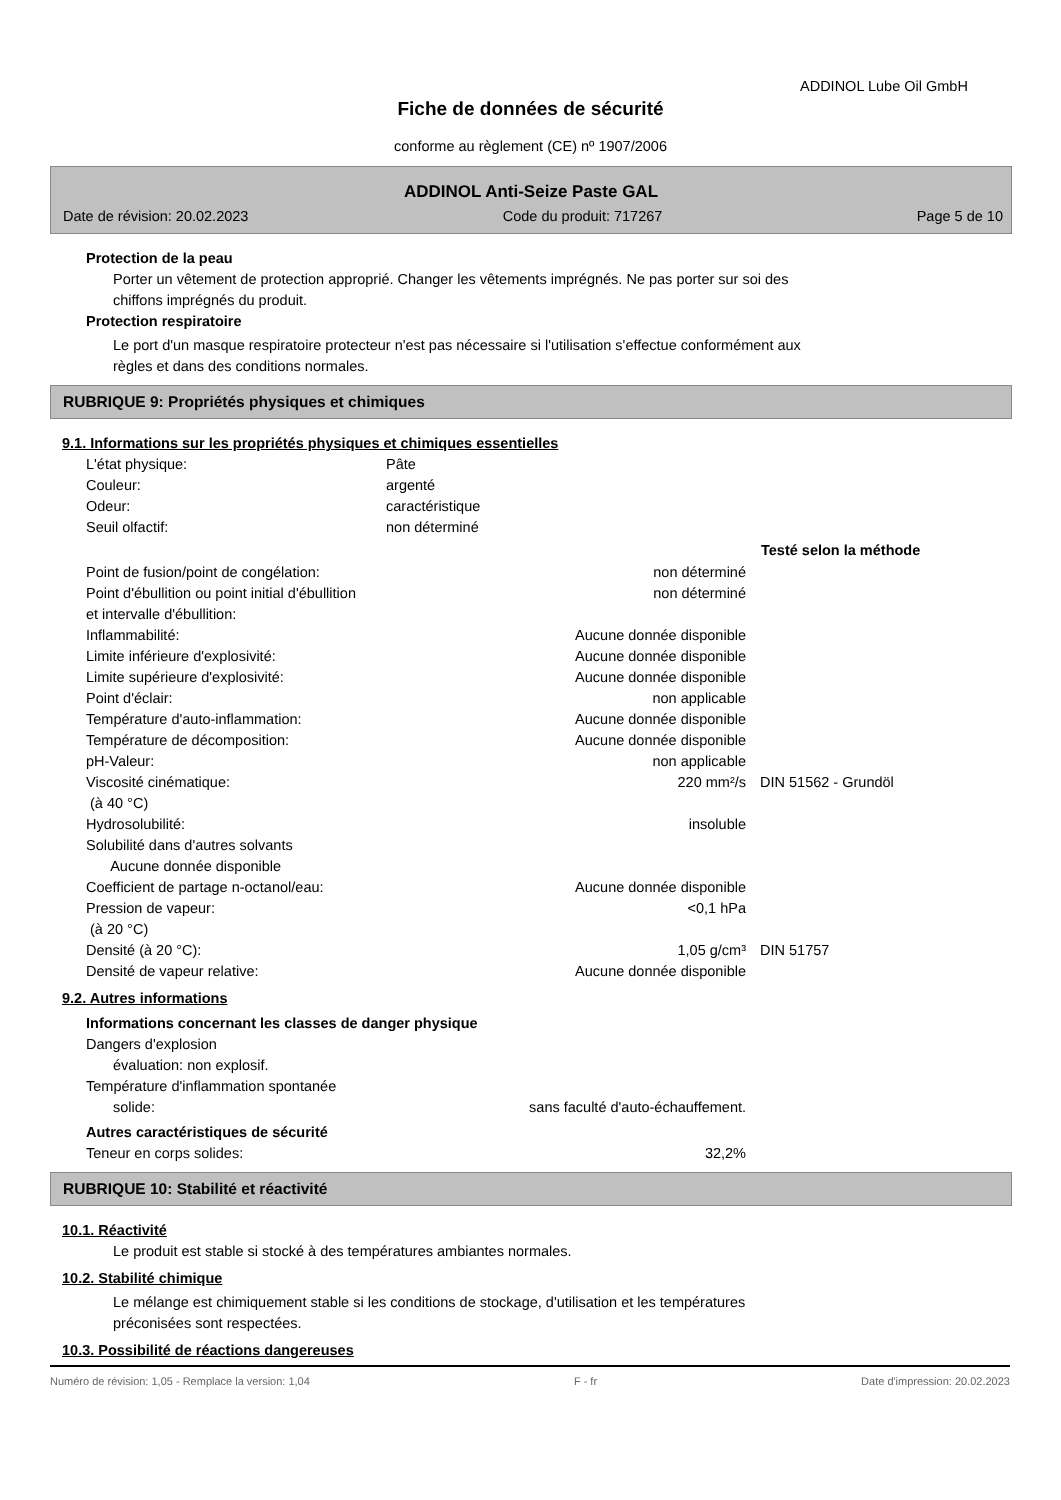ADDINOL Lube Oil GmbH
Fiche de données de sécurité
conforme au règlement (CE) nº 1907/2006
ADDINOL Anti-Seize Paste GAL
Date de révision: 20.02.2023 Code du produit: 717267 Page 5 de 10
Protection de la peau
Porter un vêtement de protection approprié. Changer les vêtements imprégnés. Ne pas porter sur soi des
chiffons imprégnés du produit.
Protection respiratoire
Le port d'un masque respiratoire protecteur n'est pas nécessaire si l'utilisation s'effectue conformément aux
règles et dans des conditions normales.
RUBRIQUE 9: Propriétés physiques et chimiques
9.1. Informations sur les propriétés physiques et chimiques essentielles
| L'état physique: | Pâte |
| Couleur: | argenté |
| Odeur: | caractéristique |
| Seuil olfactif: | non déterminé |
| | | Testé selon la méthode |
| --- | --- | --- |
| Point de fusion/point de congélation: | non déterminé | |
| Point d'ébullition ou point initial d'ébullition et intervalle d'ébullition: | non déterminé | |
| Inflammabilité: | Aucune donnée disponible | |
| Limite inférieure d'explosivité: | Aucune donnée disponible | |
| Limite supérieure d'explosivité: | Aucune donnée disponible | |
| Point d'éclair: | non applicable | |
| Température d'auto-inflammation: | Aucune donnée disponible | |
| Température de décomposition: | Aucune donnée disponible | |
| pH-Valeur: | non applicable | |
| Viscosité cinématique: (à 40 °C) | 220 mm²/s | DIN 51562 - Grundöl |
| Hydrosolubilité: | insoluble | |
| Solubilité dans d'autres solvants Aucune donnée disponible | | |
| Coefficient de partage n-octanol/eau: | Aucune donnée disponible | |
| Pression de vapeur: (à 20 °C) | <0,1 hPa | |
| Densité (à 20 °C): | 1,05 g/cm³ | DIN 51757 |
| Densité de vapeur relative: | Aucune donnée disponible | |
9.2. Autres informations
Informations concernant les classes de danger physique
Dangers d'explosion
évaluation: non explosif.
Température d'inflammation spontanée
| solide: | sans faculté d'auto-échauffement. |
Autres caractéristiques de sécurité
| Teneur en corps solides: | 32,2% |
RUBRIQUE 10: Stabilité et réactivité
10.1. Réactivité
Le produit est stable si stocké à des températures ambiantes normales.
10.2. Stabilité chimique
Le mélange est chimiquement stable si les conditions de stockage, d'utilisation et les températures
préconisées sont respectées.
10.3. Possibilité de réactions dangereuses
Numéro de révision: 1,05 - Remplace la version: 1,04 F - fr Date d'impression: 20.02.2023